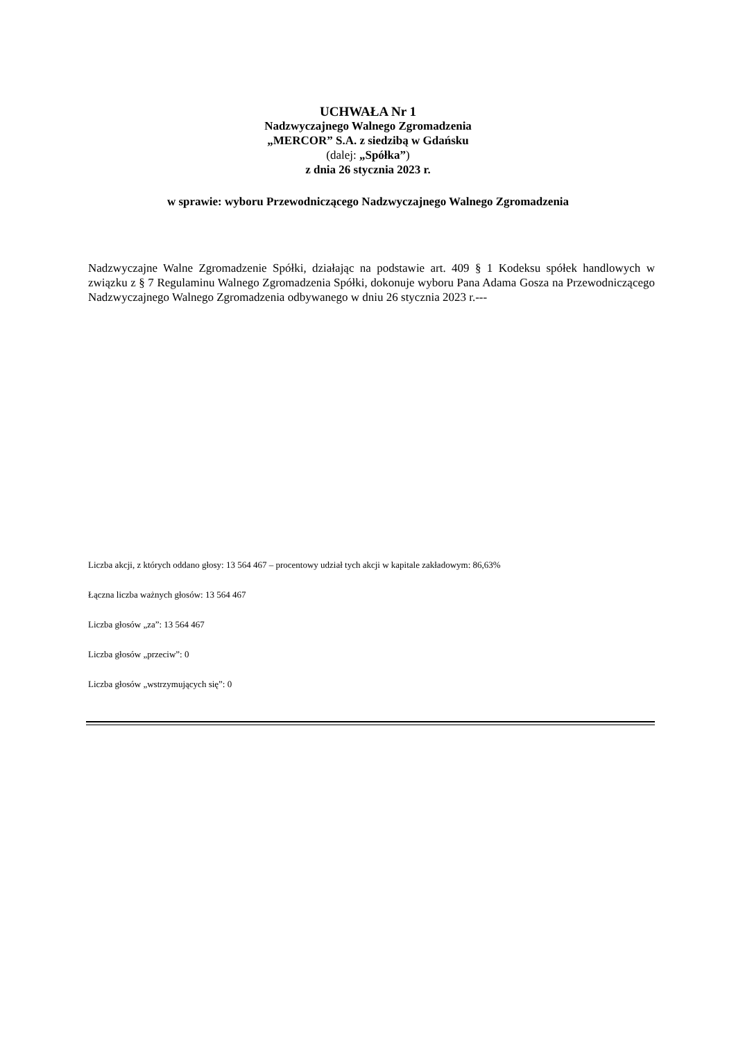UCHWAŁA Nr 1
Nadzwyczajnego Walnego Zgromadzenia
„MERCOR” S.A. z siedzibą w Gdańsku
(dalej: „Spółka”)
z dnia 26 stycznia 2023 r.
w sprawie: wyboru Przewodniczącego Nadzwyczajnego Walnego Zgromadzenia
Nadzwyczajne Walne Zgromadzenie Spółki, działając na podstawie art. 409 § 1 Kodeksu spółek handlowych w związku z § 7 Regulaminu Walnego Zgromadzenia Spółki, dokonuje wyboru Pana Adama Gosza na Przewodniczącego Nadzwyczajnego Walnego Zgromadzenia odbywanego w dniu 26 stycznia 2023 r.---
Liczba akcji, z których oddano głosy: 13 564 467 – procentowy udział tych akcji w kapitale zakładowym: 86,63%
Łączna liczba ważnych głosów: 13 564 467
Liczba głosów „za”: 13 564 467
Liczba głosów „przeciw”: 0
Liczba głosów „wstrzymujących się”: 0